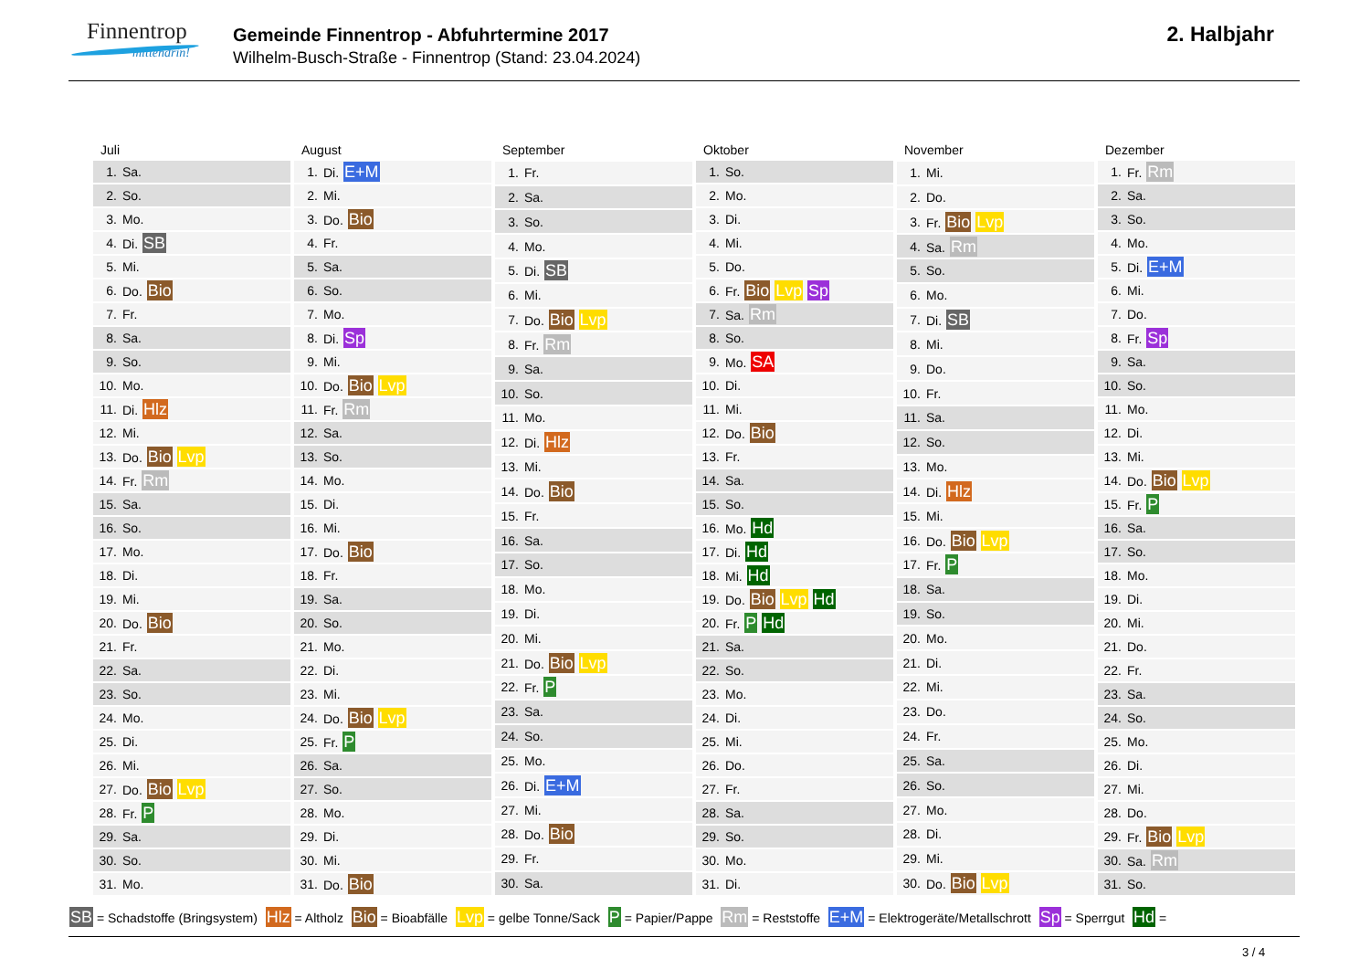Finnentrop
mittendrin!
Gemeinde Finnentrop - Abfuhrtermine 2017
Wilhelm-Busch-Straße - Finnentrop (Stand: 23.04.2024)
2. Halbjahr
| Juli | |
| --- | --- |
| 1. | Sa. |
| 2. | So. |
| 3. | Mo. |
| 4. | Di. SB |
| 5. | Mi. |
| 6. | Do. Bio |
| 7. | Fr. |
| 8. | Sa. |
| 9. | So. |
| 10. | Mo. |
| 11. | Di. Hlz |
| 12. | Mi. |
| 13. | Do. Bio Lvp |
| 14. | Fr. Rm |
| 15. | Sa. |
| 16. | So. |
| 17. | Mo. |
| 18. | Di. |
| 19. | Mi. |
| 20. | Do. Bio |
| 21. | Fr. |
| 22. | Sa. |
| 23. | So. |
| 24. | Mo. |
| 25. | Di. |
| 26. | Mi. |
| 27. | Do. Bio Lvp |
| 28. | Fr. P |
| 29. | Sa. |
| 30. | So. |
| 31. | Mo. |
| August | |
| --- | --- |
| 1. | Di. E+M |
| 2. | Mi. |
| 3. | Do. Bio |
| 4. | Fr. |
| 5. | Sa. |
| 6. | So. |
| 7. | Mo. |
| 8. | Di. Sp |
| 9. | Mi. |
| 10. | Do. Bio Lvp |
| 11. | Fr. Rm |
| 12. | Sa. |
| 13. | So. |
| 14. | Mo. |
| 15. | Di. |
| 16. | Mi. |
| 17. | Do. Bio |
| 18. | Fr. |
| 19. | Sa. |
| 20. | So. |
| 21. | Mo. |
| 22. | Di. |
| 23. | Mi. |
| 24. | Do. Bio Lvp |
| 25. | Fr. P |
| 26. | Sa. |
| 27. | So. |
| 28. | Mo. |
| 29. | Di. |
| 30. | Mi. |
| 31. | Do. Bio |
| September | |
| --- | --- |
| 1. | Fr. |
| 2. | Sa. |
| 3. | So. |
| 4. | Mo. |
| 5. | Di. SB |
| 6. | Mi. |
| 7. | Do. Bio Lvp |
| 8. | Fr. Rm |
| 9. | Sa. |
| 10. | So. |
| 11. | Mo. |
| 12. | Di. Hlz |
| 13. | Mi. |
| 14. | Do. Bio |
| 15. | Fr. |
| 16. | Sa. |
| 17. | So. |
| 18. | Mo. |
| 19. | Di. |
| 20. | Mi. |
| 21. | Do. Bio Lvp |
| 22. | Fr. P |
| 23. | Sa. |
| 24. | So. |
| 25. | Mo. |
| 26. | Di. E+M |
| 27. | Mi. |
| 28. | Do. Bio |
| 29. | Fr. |
| 30. | Sa. |
| Oktober | |
| --- | --- |
| 1. | So. |
| 2. | Mo. |
| 3. | Di. |
| 4. | Mi. |
| 5. | Do. |
| 6. | Fr. Bio Lvp Sp |
| 7. | Sa. Rm |
| 8. | So. |
| 9. | Mo. SA |
| 10. | Di. |
| 11. | Mi. |
| 12. | Do. Bio |
| 13. | Fr. |
| 14. | Sa. |
| 15. | So. |
| 16. | Mo. Hd |
| 17. | Di. Hd |
| 18. | Mi. Hd |
| 19. | Do. Bio Lvp Hd |
| 20. | Fr. P Hd |
| 21. | Sa. |
| 22. | So. |
| 23. | Mo. |
| 24. | Di. |
| 25. | Mi. |
| 26. | Do. |
| 27. | Fr. |
| 28. | Sa. |
| 29. | So. |
| 30. | Mo. |
| 31. | Di. |
| November | |
| --- | --- |
| 1. | Mi. |
| 2. | Do. |
| 3. | Fr. Bio Lvp |
| 4. | Sa. Rm |
| 5. | So. |
| 6. | Mo. |
| 7. | Di. SB |
| 8. | Mi. |
| 9. | Do. |
| 10. | Fr. |
| 11. | Sa. |
| 12. | So. |
| 13. | Mo. |
| 14. | Di. Hlz |
| 15. | Mi. |
| 16. | Do. Bio Lvp |
| 17. | Fr. P |
| 18. | Sa. |
| 19. | So. |
| 20. | Mo. |
| 21. | Di. |
| 22. | Mi. |
| 23. | Do. |
| 24. | Fr. |
| 25. | Sa. |
| 26. | So. |
| 27. | Mo. |
| 28. | Di. |
| 29. | Mi. |
| 30. | Do. Bio Lvp |
| Dezember | |
| --- | --- |
| 1. | Fr. Rm |
| 2. | Sa. |
| 3. | So. |
| 4. | Mo. |
| 5. | Di. E+M |
| 6. | Mi. |
| 7. | Do. |
| 8. | Fr. Sp |
| 9. | Sa. |
| 10. | So. |
| 11. | Mo. |
| 12. | Di. |
| 13. | Mi. |
| 14. | Do. Bio Lvp |
| 15. | Fr. P |
| 16. | Sa. |
| 17. | So. |
| 18. | Mo. |
| 19. | Di. |
| 20. | Mi. |
| 21. | Do. |
| 22. | Fr. |
| 23. | Sa. |
| 24. | So. |
| 25. | Mo. |
| 26. | Di. |
| 27. | Mi. |
| 28. | Do. |
| 29. | Fr. Bio Lvp |
| 30. | Sa. Rm |
| 31. | So. |
SB = Schadstoffe (Bringsystem) Hlz = Altholz Bio = Bioabfälle Lvp = gelbe Tonne/Sack P = Papier/Pappe Rm = Reststoffe E+M = Elektrogeräte/Metallschrott Sp = Sperrgut Hd =
3 / 4